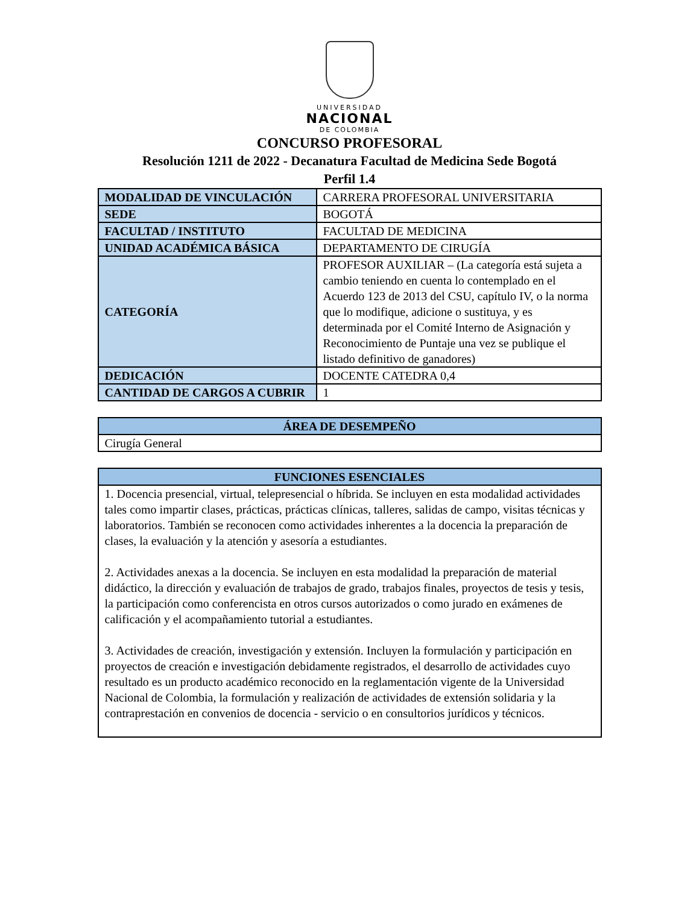UNIVERSIDAD
NACIONAL
DE COLOMBIA
CONCURSO PROFESORAL
Resolución 1211 de 2022 - Decanatura Facultad de Medicina Sede Bogotá
Perfil 1.4
| MODALIDAD DE VINCULACIÓN | CARRERA PROFESORAL UNIVERSITARIA |
| SEDE | BOGOTÁ |
| FACULTAD / INSTITUTO | FACULTAD DE MEDICINA |
| UNIDAD ACADÉMICA BÁSICA | DEPARTAMENTO DE CIRUGÍA |
| CATEGORÍA | PROFESOR AUXILIAR – (La categoría está sujeta a cambio teniendo en cuenta lo contemplado en el Acuerdo 123 de 2013 del CSU, capítulo IV, o la norma que lo modifique, adicione o sustituya, y es determinada por el Comité Interno de Asignación y Reconocimiento de Puntaje una vez se publique el listado definitivo de ganadores) |
| DEDICACIÓN | DOCENTE CATEDRA 0,4 |
| CANTIDAD DE CARGOS A CUBRIR | 1 |
| ÁREA DE DESEMPEÑO |
| --- |
| Cirugía General |
| FUNCIONES ESENCIALES |
| --- |
| 1. Docencia presencial, virtual, telepresencial o híbrida. Se incluyen en esta modalidad actividades tales como impartir clases, prácticas, prácticas clínicas, talleres, salidas de campo, visitas técnicas y laboratorios. También se reconocen como actividades inherentes a la docencia la preparación de clases, la evaluación y la atención y asesoría a estudiantes. 2. Actividades anexas a la docencia. Se incluyen en esta modalidad la preparación de material didáctico, la dirección y evaluación de trabajos de grado, trabajos finales, proyectos de tesis y tesis, la participación como conferencista en otros cursos autorizados o como jurado en exámenes de calificación y el acompañamiento tutorial a estudiantes. 3. Actividades de creación, investigación y extensión. Incluyen la formulación y participación en proyectos de creación e investigación debidamente registrados, el desarrollo de actividades cuyo resultado es un producto académico reconocido en la reglamentación vigente de la Universidad Nacional de Colombia, la formulación y realización de actividades de extensión solidaria y la contraprestación en convenios de docencia - servicio o en consultorios jurídicos y técnicos. |